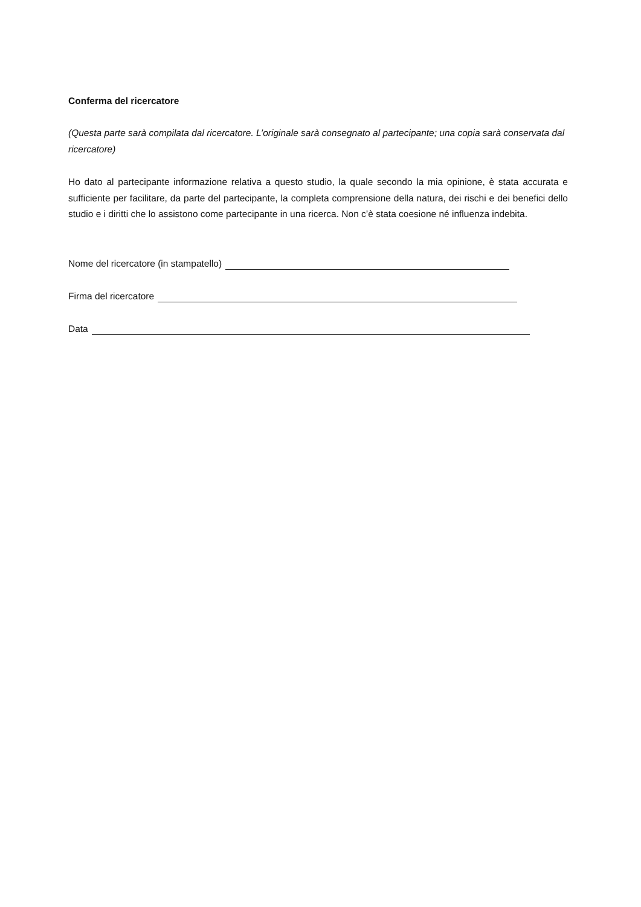Conferma del ricercatore
(Questa parte sarà compilata dal ricercatore. L’originale sarà consegnato al partecipante; una copia sarà conservata dal ricercatore)
Ho dato al partecipante informazione relativa a questo studio, la quale secondo la mia opinione, è stata accurata e sufficiente per facilitare, da parte del partecipante, la completa comprensione della natura, dei rischi e dei benefici dello studio e i diritti che lo assistono come partecipante in una ricerca. Non c’è stata coesione né influenza indebita.
Nome del ricercatore (in stampatello)
Firma del ricercatore
Data